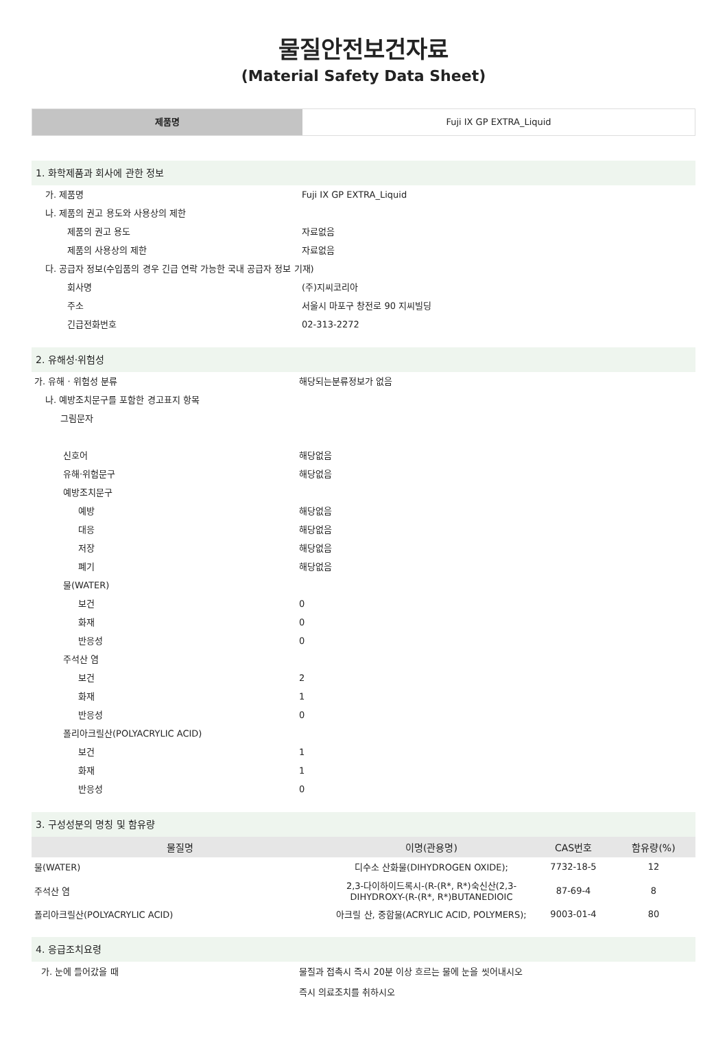물질안전보건자료
(Material Safety Data Sheet)
제품명 Fuji IX GP EXTRA_Liquid
1. 화학제품과 회사에 관한 정보
가. 제품명 Fuji IX GP EXTRA_Liquid
나. 제품의 권고 용도와 사용상의 제한
제품의 권고 용도 자료없음
제품의 사용상의 제한 자료없음
다. 공급자 정보(수입품의 경우 긴급 연락 가능한 국내 공급자 정보 기재)
회사명 (주)지씨코리아
주소 서울시 마포구 창전로 90 지씨빌딩
긴급전화번호 02-313-2272
2. 유해성·위험성
가. 유해 · 위험성 분류 해당되는분류정보가 없음
나. 예방조치문구를 포함한 경고표지 항목
그림문자
신호어 해당없음
유해·위험문구 해당없음
예방조치문구
예방 해당없음
대응 해당없음
저장 해당없음
폐기 해당없음
물(WATER)
보건 0
화재 0
반응성 0
주석산 염
보건 2
화재 1
반응성 0
폴리아크릴산(POLYACRYLIC ACID)
보건 1
화재 1
반응성 0
3. 구성성분의 명칭 및 함유량
| 물질명 | 이명(관용명) | CAS번호 | 함유량(%) |
| --- | --- | --- | --- |
| 물(WATER) | 디수소 산화물(DIHYDROGEN OXIDE); | 7732-18-5 | 12 |
| 주석산 염 | 2,3-다이하이드록시-(R-(R*, R*)숙신산(2,3-DIHYDROXY-(R-(R*, R*)BUTANEDIOIC | 87-69-4 | 8 |
| 폴리아크릴산(POLYACRYLIC ACID) | 아크릴 산, 중합물(ACRYLIC ACID, POLYMERS); | 9003-01-4 | 80 |
4. 응급조치요령
가. 눈에 들어갔을 때 물질과 접촉시 즉시 20분 이상 흐르는 물에 눈을 씻어내시오
즉시 의료조치를 취하시오